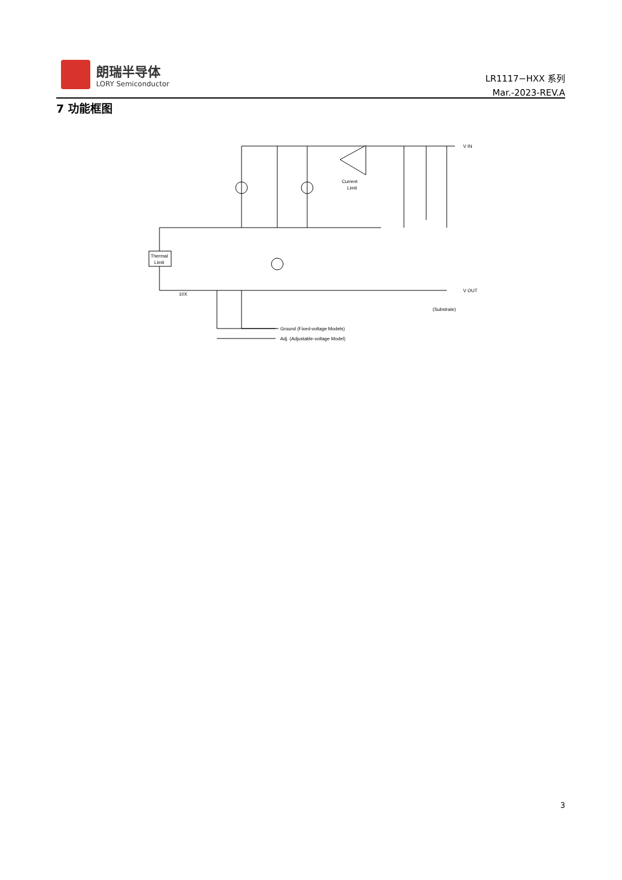朗瑞半导体
LORY Semiconductor
LR1117−HXX 系列
Mar.-2023-REV.A
7 功能框图
Thermal
Limit
Current
Limit
V IN
V OUT
(Substrate)
10X
Ground (Fixed-voltage Models)
Adj. (Adjustable-voltage Model)
3